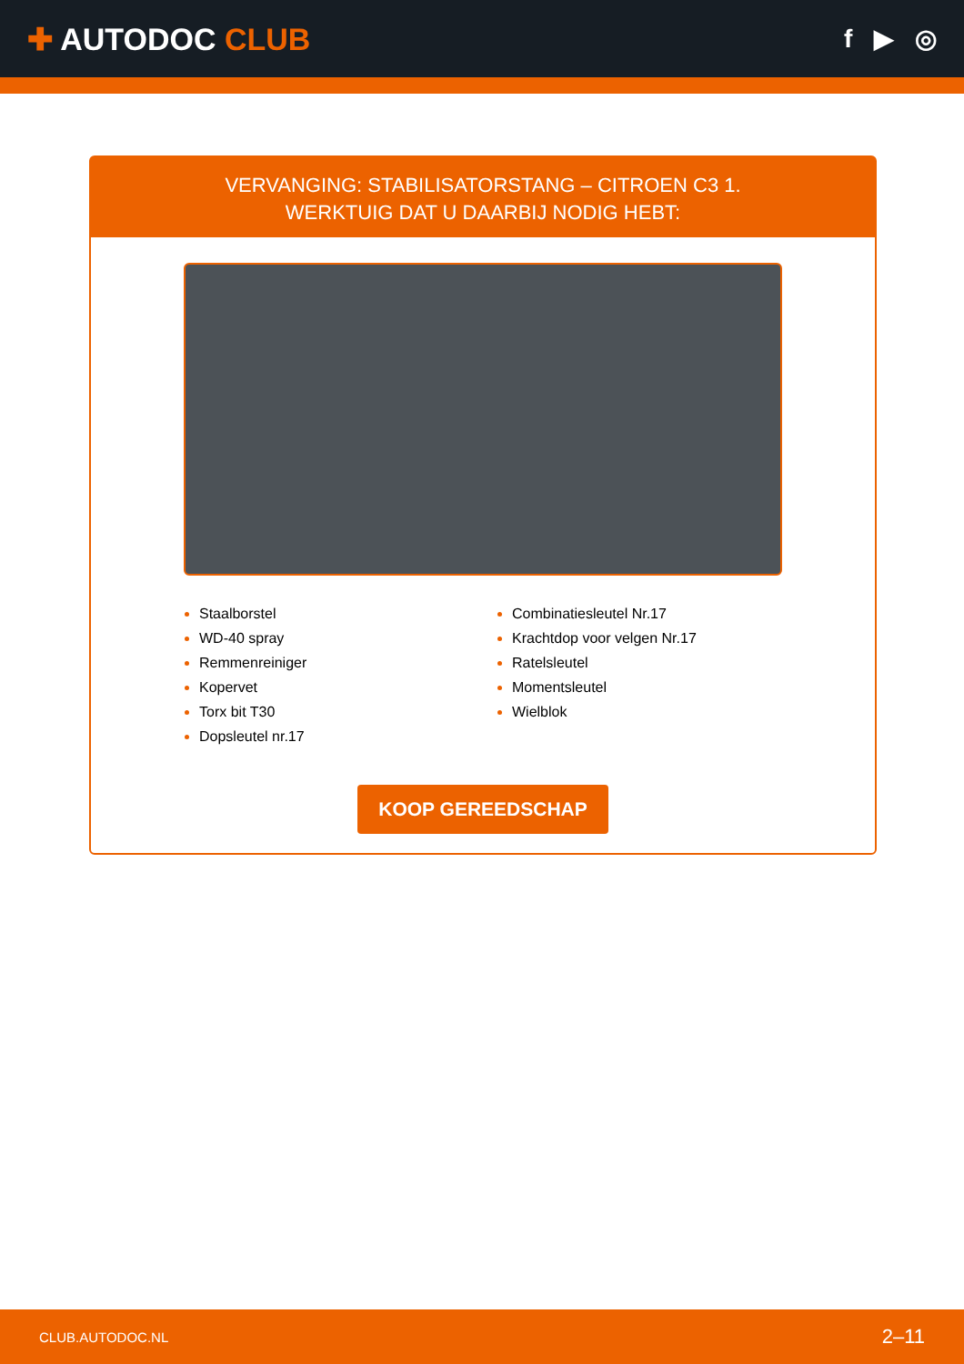✚ AUTODOC CLUB
f ▶ ◎
VERVANGING: STABILISATORSTANG – CITROEN C3 1.
WERKTUIG DAT U DAARBIJ NODIG HEBT:
Staalborstel
WD-40 spray
Remmenreiniger
Kopervet
Torx bit T30
Dopsleutel nr.17
Combinatiesleutel Nr.17
Krachtdop voor velgen Nr.17
Ratelsleutel
Momentsleutel
Wielblok
KOOP GEREEDSCHAP
CLUB.AUTODOC.NL 2–11